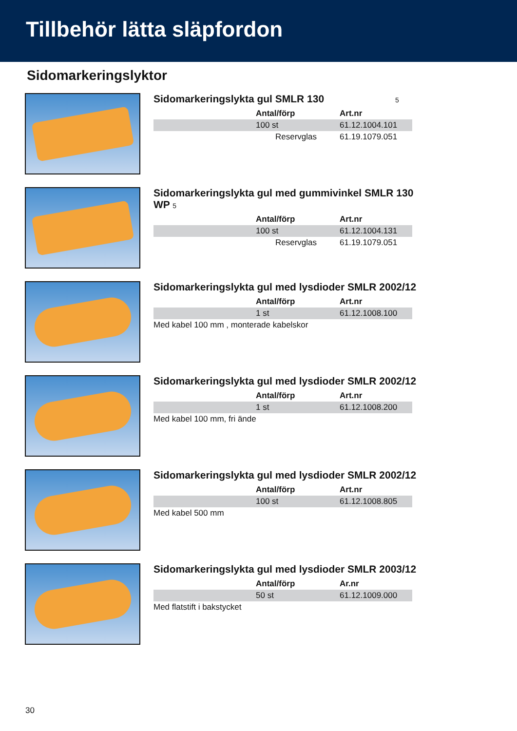Tillbehör lätta släpfordon
Sidomarkeringslyktor
Sidomarkeringslykta gul SMLR 130 5
| | Antal/förp | Art.nr |
| | 100 st | 61.12.1004.101 |
| | Reservglas | 61.19.1079.051 |
Sidomarkeringslykta gul med gummivinkel SMLR 130 WP 5
| | Antal/förp | Art.nr |
| | 100 st | 61.12.1004.131 |
| | Reservglas | 61.19.1079.051 |
Sidomarkeringslykta gul med lysdioder SMLR 2002/12
| | Antal/förp | Art.nr |
| | 1 st | 61.12.1008.100 |
| Med kabel 100 mm , monterade kabelskor | | |
Sidomarkeringslykta gul med lysdioder SMLR 2002/12
| | Antal/förp | Art.nr |
| | 1 st | 61.12.1008.200 |
| Med kabel 100 mm, fri ände | | |
Sidomarkeringslykta gul med lysdioder SMLR 2002/12
| | Antal/förp | Art.nr |
| | 100 st | 61.12.1008.805 |
| Med kabel 500 mm | | |
Sidomarkeringslykta gul med lysdioder SMLR 2003/12
| | Antal/förp | Ar.nr |
| | 50 st | 61.12.1009.000 |
| Med flatstift i bakstycket | | |
30